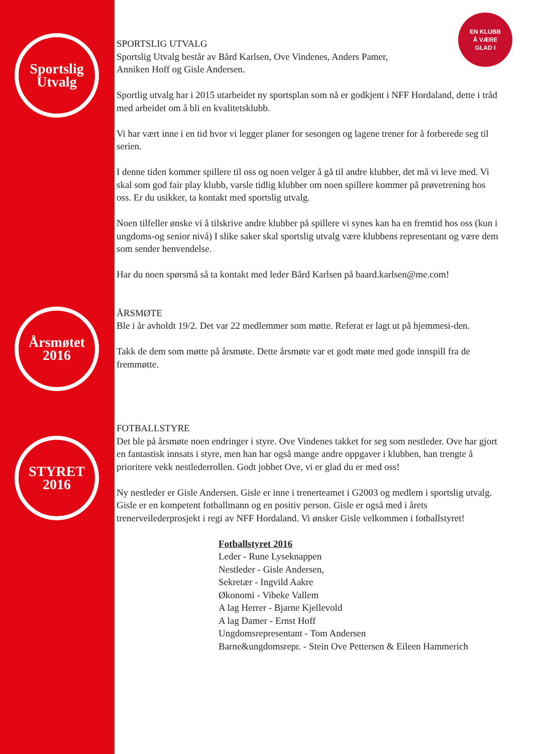Sportslig
Utvalg
Årsmøtet
2016
STYRET
2016
EN KLUBB
Å VÆRE
GLAD I
SPORTSLIG UTVALG
Sportslig Utvalg består av Bård Karlsen, Ove Vindenes, Anders Pamer,
Anniken Hoff og Gisle Andersen.
Sportlig utvalg har i 2015 utarbeidet ny sportsplan som nå er godkjent i NFF Hordaland, dette i tråd med arbeidet om å bli en kvalitetsklubb.
Vi har vært inne i en tid hvor vi legger planer for sesongen og lagene trener for å forberede seg til serien.
I denne tiden kommer spillere til oss og noen velger å gå til andre klubber, det må vi leve med. Vi skal som god fair play klubb, varsle tidlig klubber om noen spillere kommer på prøvetrening hos oss. Er du usikker, ta kontakt med sportslig utvalg.
Noen tilfeller ønske vi å tilskrive andre klubber på spillere vi synes kan ha en fremtid hos oss (kun i ungdoms-og senior nivå) I slike saker skal sportslig utvalg være klubbens representant og være dem som sender henvendelse.
Har du noen spørsmå så ta kontakt med leder Bård Karlsen på baard.karlsen@me.com!
ÅRSMØTE
Ble i år avholdt 19/2. Det var 22 medlemmer som møtte. Referat er lagt ut på hjemmesi-den.
Takk de dem som møtte på årsmøte. Dette årsmøte var et godt møte med gode innspill fra de fremmøtte.
FOTBALLSTYRE
Det ble på årsmøte noen endringer i styre. Ove Vindenes takket for seg som nestleder. Ove har gjort en fantastisk innsats i styre, men han har også mange andre oppgaver i klubben, han trengte å prioritere vekk nestlederrollen. Godt jobbet Ove, vi er glad du er med oss!
Ny nestleder er Gisle Andersen. Gisle er inne i trenerteamet i G2003 og medlem i sportslig utvalg. Gisle er en kompetent fotballmann og en positiv person. Gisle er også med i årets trenerveilederprosjekt i regi av NFF Hordaland. Vi ønsker Gisle velkommen i fotballstyret!
Fotballstyret 2016
Leder - Rune Lyseknappen
Nestleder - Gisle Andersen,
Sekretær - Ingvild Aakre
Økonomi - Vibeke Vallem
A lag Herrer - Bjarne Kjellevold
A lag Damer - Ernst Hoff
Ungdomsrepresentant - Tom Andersen
Barne&ungdomsrepr. - Stein Ove Pettersen & Eileen Hammerich